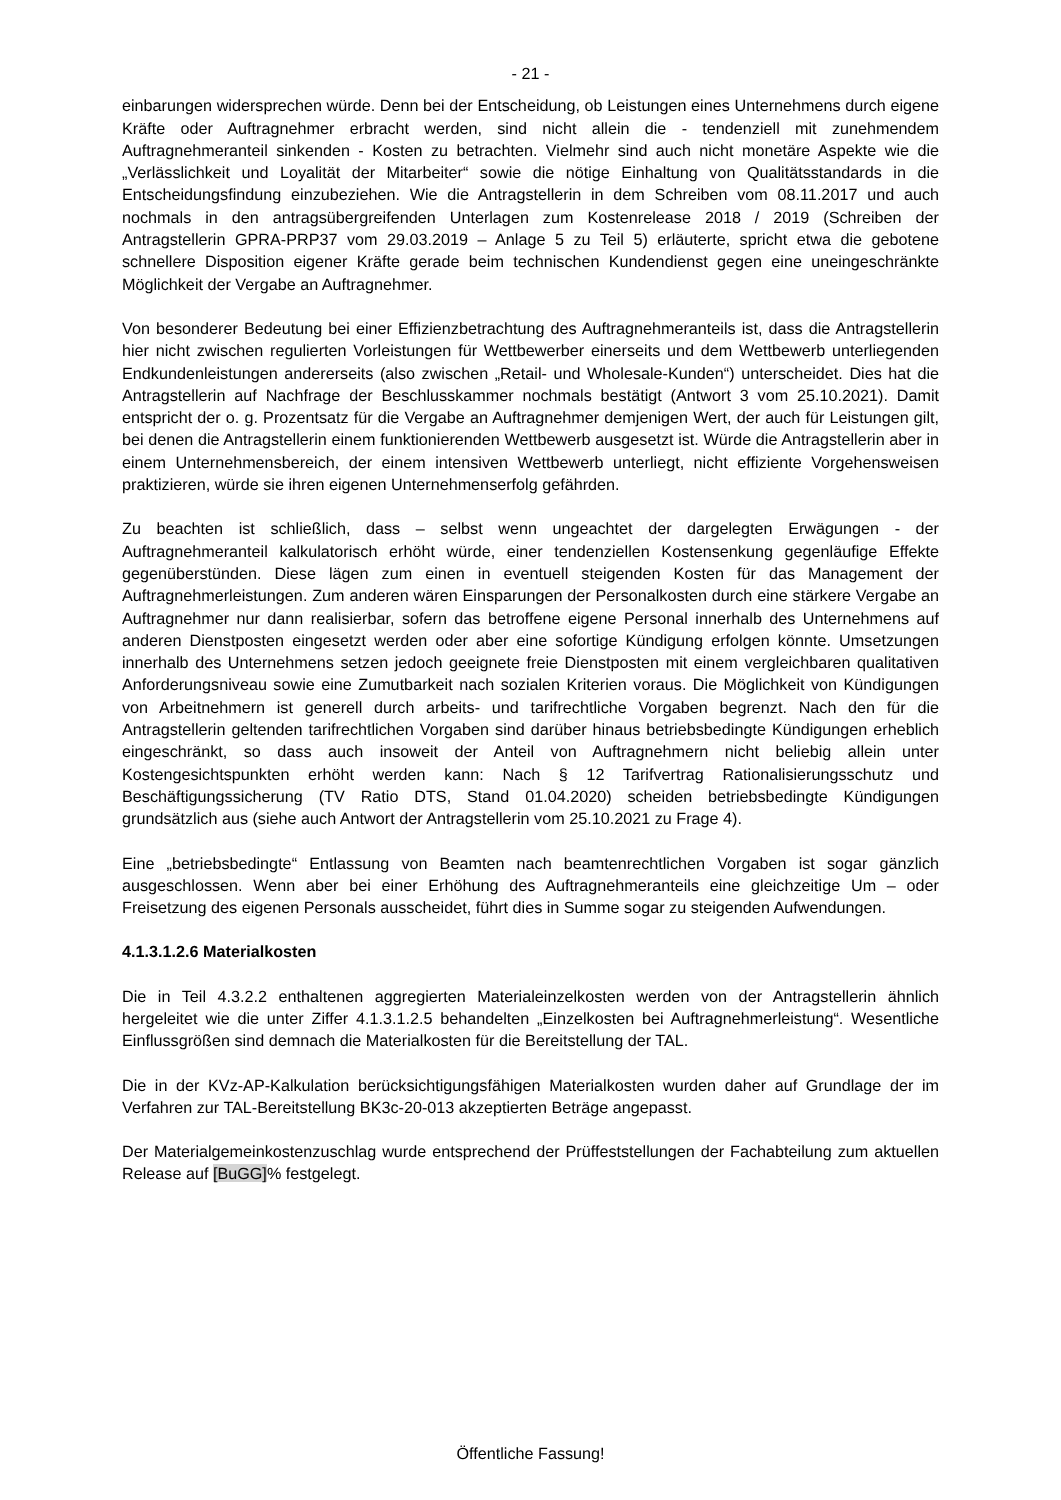- 21 -
einbarungen widersprechen würde. Denn bei der Entscheidung, ob Leistungen eines Unternehmens durch eigene Kräfte oder Auftragnehmer erbracht werden, sind nicht allein die - tendenziell mit zunehmendem Auftragnehmeranteil sinkenden - Kosten zu betrachten. Vielmehr sind auch nicht monetäre Aspekte wie die „Verlässlichkeit und Loyalität der Mitarbeiter“ sowie die nötige Einhaltung von Qualitätsstandards in die Entscheidungsfindung einzubeziehen. Wie die Antragstellerin in dem Schreiben vom 08.11.2017 und auch nochmals in den antragsübergreifenden Unterlagen zum Kostenrelease 2018 / 2019 (Schreiben der Antragstellerin GPRA-PRP37 vom 29.03.2019 – Anlage 5 zu Teil 5) erläuterte, spricht etwa die gebotene schnellere Disposition eigener Kräfte gerade beim technischen Kundendienst gegen eine uneingeschränkte Möglichkeit der Vergabe an Auftragnehmer.
Von besonderer Bedeutung bei einer Effizienzbetrachtung des Auftragnehmeranteils ist, dass die Antragstellerin hier nicht zwischen regulierten Vorleistungen für Wettbewerber einerseits und dem Wettbewerb unterliegenden Endkundenleistungen andererseits (also zwischen „Retail- und Wholesale-Kunden“) unterscheidet. Dies hat die Antragstellerin auf Nachfrage der Beschlusskammer nochmals bestätigt (Antwort 3 vom 25.10.2021). Damit entspricht der o. g. Prozentsatz für die Vergabe an Auftragnehmer demjenigen Wert, der auch für Leistungen gilt, bei denen die Antragstellerin einem funktionierenden Wettbewerb ausgesetzt ist. Würde die Antragstellerin aber in einem Unternehmensbereich, der einem intensiven Wettbewerb unterliegt, nicht effiziente Vorgehensweisen praktizieren, würde sie ihren eigenen Unternehmenserfolg gefährden.
Zu beachten ist schließlich, dass – selbst wenn ungeachtet der dargelegten Erwägungen - der Auftragnehmeranteil kalkulatorisch erhöht würde, einer tendenziellen Kostensenkung gegenläufige Effekte gegenüberstünden. Diese lägen zum einen in eventuell steigenden Kosten für das Management der Auftragnehmerleistungen. Zum anderen wären Einsparungen der Personalkosten durch eine stärkere Vergabe an Auftragnehmer nur dann realisierbar, sofern das betroffene eigene Personal innerhalb des Unternehmens auf anderen Dienstposten eingesetzt werden oder aber eine sofortige Kündigung erfolgen könnte. Umsetzungen innerhalb des Unternehmens setzen jedoch geeignete freie Dienstposten mit einem vergleichbaren qualitativen Anforderungsniveau sowie eine Zumutbarkeit nach sozialen Kriterien voraus. Die Möglichkeit von Kündigungen von Arbeitnehmern ist generell durch arbeits- und tarifrechtliche Vorgaben begrenzt. Nach den für die Antragstellerin geltenden tarifrechtlichen Vorgaben sind darüber hinaus betriebsbedingte Kündigungen erheblich eingeschränkt, so dass auch insoweit der Anteil von Auftragnehmern nicht beliebig allein unter Kostengesichtspunkten erhöht werden kann: Nach § 12 Tarifvertrag Rationalisierungsschutz und Beschäftigungssicherung (TV Ratio DTS, Stand 01.04.2020) scheiden betriebsbedingte Kündigungen grundsätzlich aus (siehe auch Antwort der Antragstellerin vom 25.10.2021 zu Frage 4).
Eine „betriebsbedingte“ Entlassung von Beamten nach beamtenrechtlichen Vorgaben ist sogar gänzlich ausgeschlossen. Wenn aber bei einer Erhöhung des Auftragnehmeranteils eine gleichzeitige Um – oder Freisetzung des eigenen Personals ausscheidet, führt dies in Summe sogar zu steigenden Aufwendungen.
4.1.3.1.2.6 Materialkosten
Die in Teil 4.3.2.2 enthaltenen aggregierten Materialeinzelkosten werden von der Antragstellerin ähnlich hergeleitet wie die unter Ziffer 4.1.3.1.2.5 behandelten „Einzelkosten bei Auftragnehmerleistung“. Wesentliche Einflussgrößen sind demnach die Materialkosten für die Bereitstellung der TAL.
Die in der KVz-AP-Kalkulation berücksichtigungsfähigen Materialkosten wurden daher auf Grundlage der im Verfahren zur TAL-Bereitstellung BK3c-20-013 akzeptierten Beträge angepasst.
Der Materialgemeinkostenzuschlag wurde entsprechend der Prüffeststellungen der Fachabteilung zum aktuellen Release auf [BuGG]% festgelegt.
Öffentliche Fassung!